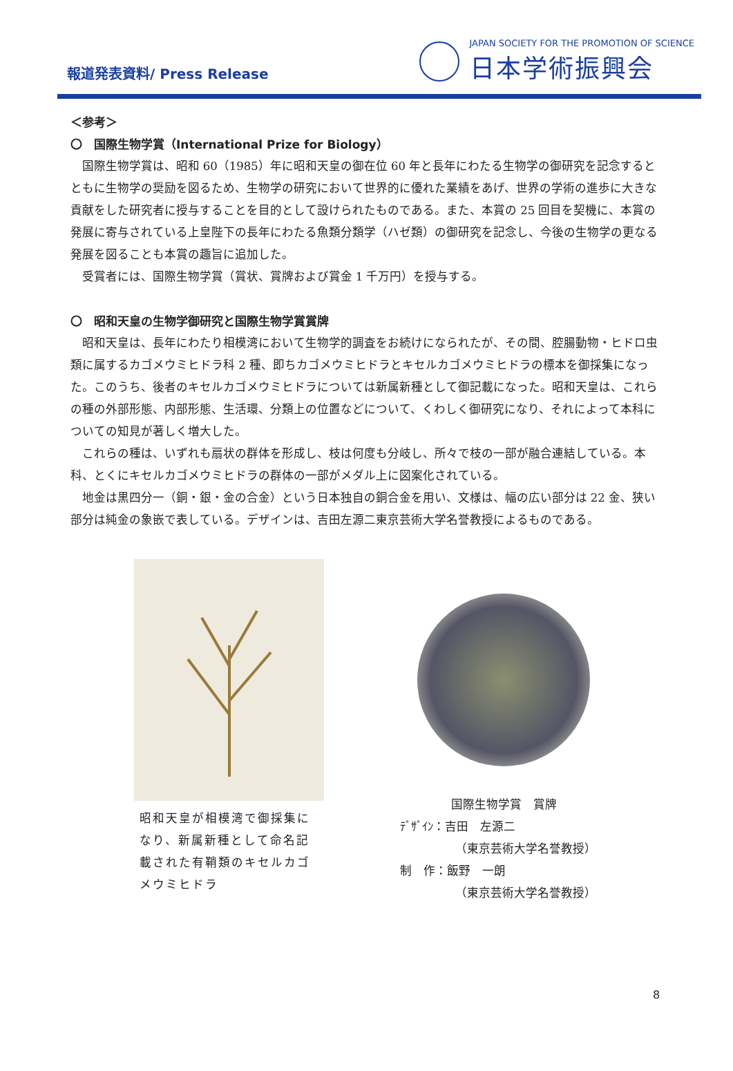報道発表資料/ Press Release
JAPAN SOCIETY FOR THE PROMOTION OF SCIENCE
日本学術振興会
＜参考＞
〇　国際生物学賞（International Prize for Biology）
国際生物学賞は、昭和 60（1985）年に昭和天皇の御在位 60 年と長年にわたる生物学の御研究を記念するとともに生物学の奨励を図るため、生物学の研究において世界的に優れた業績をあげ、世界の学術の進歩に大きな貢献をした研究者に授与することを目的として設けられたものである。また、本賞の 25 回目を契機に、本賞の発展に寄与されている上皇陛下の長年にわたる魚類分類学（ハゼ類）の御研究を記念し、今後の生物学の更なる発展を図ることも本賞の趣旨に追加した。
受賞者には、国際生物学賞（賞状、賞牌および賞金 1 千万円）を授与する。
〇　昭和天皇の生物学御研究と国際生物学賞賞牌
昭和天皇は、長年にわたり相模湾において生物学的調査をお続けになられたが、その間、腔腸動物・ヒドロ虫類に属するカゴメウミヒドラ科 2 種、即ちカゴメウミヒドラとキセルカゴメウミヒドラの標本を御採集になった。このうち、後者のキセルカゴメウミヒドラについては新属新種として御記載になった。昭和天皇は、これらの種の外部形態、内部形態、生活環、分類上の位置などについて、くわしく御研究になり、それによって本科についての知見が著しく増大した。
これらの種は、いずれも扇状の群体を形成し、枝は何度も分岐し、所々で枝の一部が融合連結している。本科、とくにキセルカゴメウミヒドラの群体の一部がメダル上に図案化されている。
地金は黒四分一（銅・銀・金の合金）という日本独自の銅合金を用い、文様は、幅の広い部分は 22 金、狭い部分は純金の象嵌で表している。デザインは、吉田左源二東京芸術大学名誉教授によるものである。
昭和天皇が相模湾で御採集になり、新属新種として命名記載された有鞘類のキセルカゴメウミヒドラ
国際生物学賞　賞牌
ﾃﾞｻﾞｲﾝ：吉田　左源二
（東京芸術大学名誉教授）
制　作：飯野　一朗
（東京芸術大学名誉教授）
8